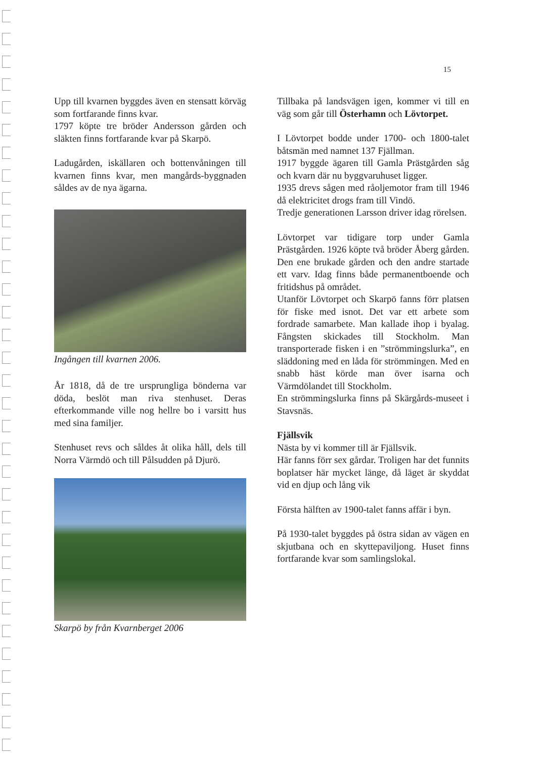15
Upp till kvarnen byggdes även en stensatt körväg som fortfarande finns kvar.
1797 köpte tre bröder Andersson gården och släkten finns fortfarande kvar på Skarpö.
Ladugården, iskällaren och bottenvåningen till kvarnen finns kvar, men mangårds-byggnaden såldes av de nya ägarna.
Ingången till kvarnen 2006.
År 1818, då de tre ursprungliga bönderna var döda, beslöt man riva stenhuset. Deras efterkommande ville nog hellre bo i varsitt hus med sina familjer.
Stenhuset revs och såldes åt olika håll, dels till Norra Värmdö och till Pålsudden på Djurö.
Skarpö by från Kvarnberget 2006
Tillbaka på landsvägen igen, kommer vi till en väg som går till Österhamn och Lövtorpet.
I Lövtorpet bodde under 1700- och 1800-talet båtsmän med namnet 137 Fjällman.
1917 byggde ägaren till Gamla Prästgården såg och kvarn där nu byggvaruhuset ligger.
1935 drevs sågen med råoljemotor fram till 1946 då elektricitet drogs fram till Vindö.
Tredje generationen Larsson driver idag rörelsen.
Lövtorpet var tidigare torp under Gamla Prästgården. 1926 köpte två bröder Åberg gården. Den ene brukade gården och den andre startade ett varv. Idag finns både permanentboende och fritidshus på området.
Utanför Lövtorpet och Skarpö fanns förr platsen för fiske med isnot. Det var ett arbete som fordrade samarbete. Man kallade ihop i byalag. Fångsten skickades till Stockholm. Man transporterade fisken i en ”strömmingslurka”, en släddoning med en låda för strömmingen. Med en snabb häst körde man över isarna och Värmdölandet till Stockholm.
En strömmingslurka finns på Skärgårds-museet i Stavsnäs.
Fjällsvik
Nästa by vi kommer till är Fjällsvik.
Här fanns förr sex gårdar. Troligen har det funnits boplatser här mycket länge, då läget är skyddat vid en djup och lång vik
Första hälften av 1900-talet fanns affär i byn.
På 1930-talet byggdes på östra sidan av vägen en skjutbana och en skyttepaviljong. Huset finns fortfarande kvar som samlingslokal.